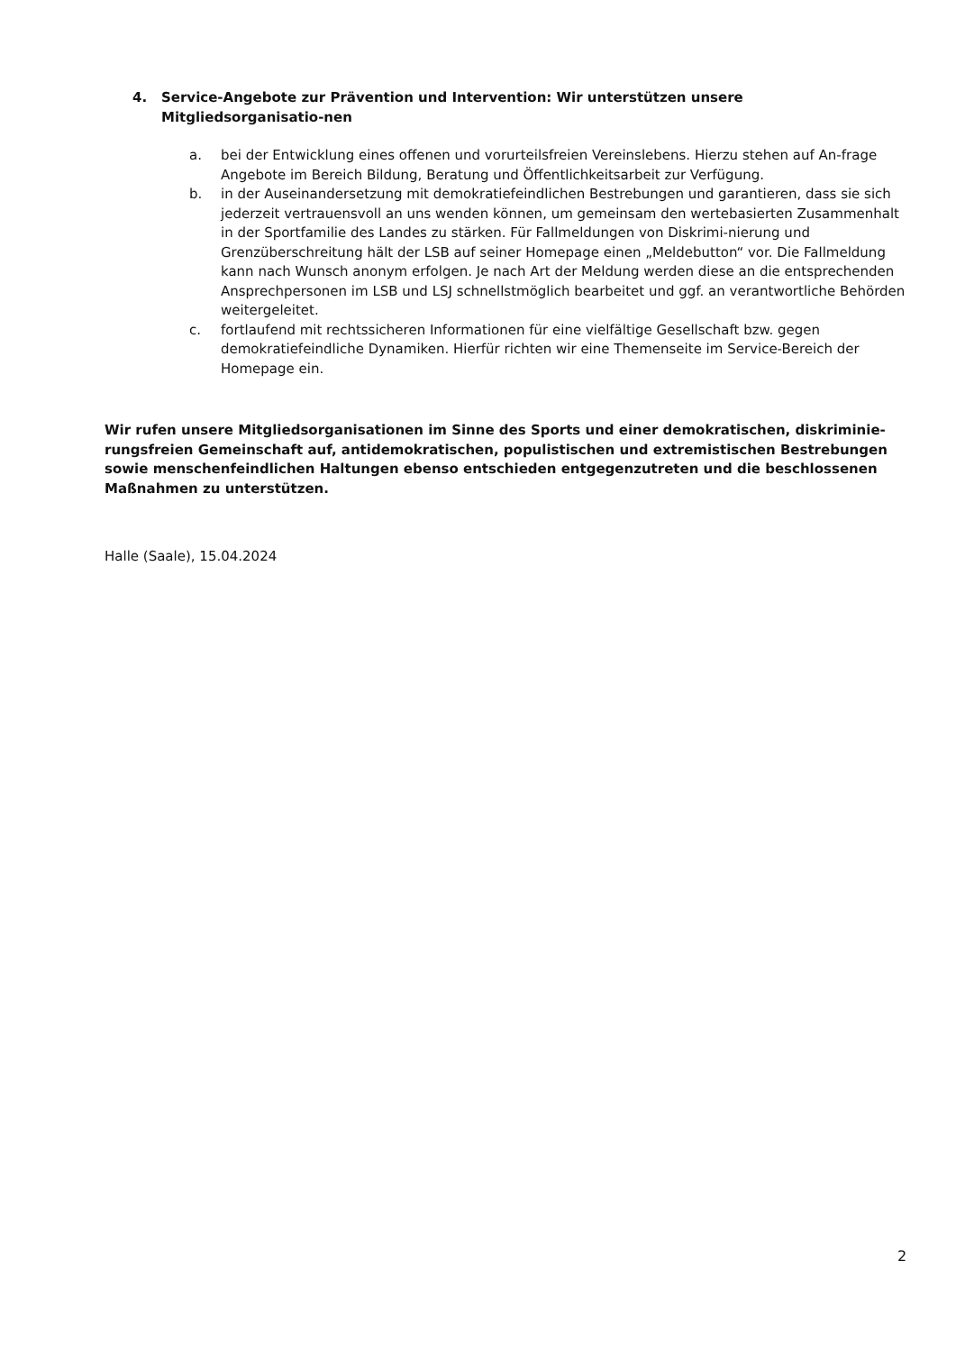4. Service-Angebote zur Prävention und Intervention: Wir unterstützen unsere Mitgliedsorganisatio-nen
a. bei der Entwicklung eines offenen und vorurteilsfreien Vereinslebens. Hierzu stehen auf An-frage Angebote im Bereich Bildung, Beratung und Öffentlichkeitsarbeit zur Verfügung.
b. in der Auseinandersetzung mit demokratiefeindlichen Bestrebungen und garantieren, dass sie sich jederzeit vertrauensvoll an uns wenden können, um gemeinsam den wertebasierten Zusammenhalt in der Sportfamilie des Landes zu stärken. Für Fallmeldungen von Diskrimi-nierung und Grenzüberschreitung hält der LSB auf seiner Homepage einen „Meldebutton“ vor. Die Fallmeldung kann nach Wunsch anonym erfolgen. Je nach Art der Meldung werden diese an die entsprechenden Ansprechpersonen im LSB und LSJ schnellstmöglich bearbeitet und ggf. an verantwortliche Behörden weitergeleitet.
c. fortlaufend mit rechtssicheren Informationen für eine vielfältige Gesellschaft bzw. gegen demokratiefeindliche Dynamiken. Hierfür richten wir eine Themenseite im Service-Bereich der Homepage ein.
Wir rufen unsere Mitgliedsorganisationen im Sinne des Sports und einer demokratischen, diskriminie-rungsfreien Gemeinschaft auf, antidemokratischen, populistischen und extremistischen Bestrebungen sowie menschenfeindlichen Haltungen ebenso entschieden entgegenzutreten und die beschlossenen Maßnahmen zu unterstützen.
Halle (Saale), 15.04.2024
2